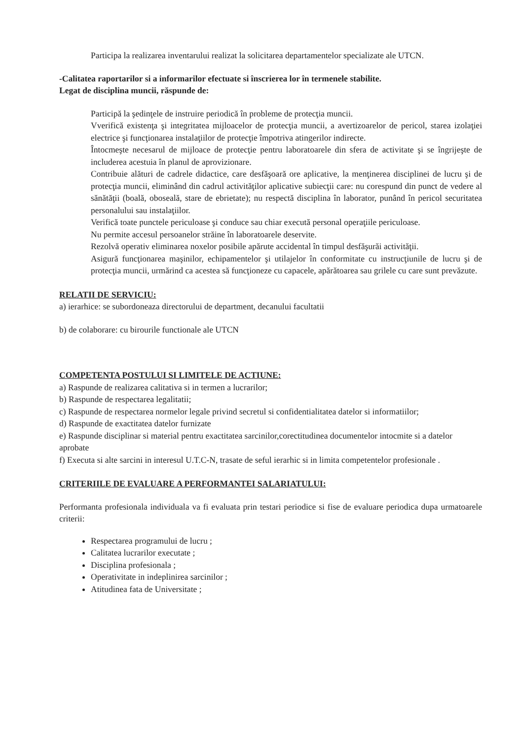Participa la realizarea inventarului realizat la solicitarea departamentelor specializate ale UTCN.
-Calitatea raportarilor si a informarilor efectuate si înscrierea lor în termenele stabilite.
Legat de disciplina muncii, răspunde de:
Participă la şedinţele de instruire periodică în probleme de protecţia muncii.
Vverifică existenţa şi integritatea mijloacelor de protecţia muncii, a avertizoarelor de pericol, starea izolaţiei electrice şi funcţionarea instalaţiilor de protecţie împotriva atingerilor indirecte.
Întocmeşte necesarul de mijloace de protecţie pentru laboratoarele din sfera de activitate şi se îngrijeşte de includerea acestuia în planul de aprovizionare.
Contribuie alături de cadrele didactice, care desfăşoară ore aplicative, la menţinerea disciplinei de lucru şi de protecţia muncii, eliminând din cadrul activităţilor aplicative subiecţii care: nu corespund din punct de vedere al sănătăţii (boală, oboseală, stare de ebrietate); nu respectă disciplina în laborator, punând în pericol securitatea personalului sau instalaţiilor.
Verifică toate punctele periculoase şi conduce sau chiar execută personal operaţiile periculoase.
Nu permite accesul persoanelor străine în laboratoarele deservite.
Rezolvă operativ eliminarea noxelor posibile apărute accidental în timpul desfăşurăi activităţii.
Asigură funcţionarea maşinilor, echipamentelor şi utilajelor în conformitate cu instrucţiunile de lucru şi de protecţia muncii, urmărind ca acestea să funcţioneze cu capacele, apărătoarea sau grilele cu care sunt prevăzute.
RELATII DE SERVICIU:
a) ierarhice: se subordoneaza directorului de department, decanului facultatii
b) de colaborare: cu birourile functionale ale UTCN
COMPETENTA POSTULUI SI LIMITELE DE ACTIUNE:
a) Raspunde de realizarea calitativa si in termen a lucrarilor;
b) Raspunde de respectarea legalitatii;
c) Raspunde de respectarea normelor legale privind secretul si confidentialitatea datelor si informatiilor;
d) Raspunde de exactitatea datelor furnizate
e) Raspunde disciplinar si material pentru exactitatea sarcinilor,corectitudinea documentelor intocmite si a datelor aprobate
f) Executa si alte sarcini in interesul U.T.C-N, trasate de seful ierarhic si in limita competentelor profesionale .
CRITERIILE DE EVALUARE A PERFORMANTEI SALARIATULUI:
Performanta profesionala individuala va fi evaluata prin testari periodice si fise de evaluare periodica dupa urmatoarele criterii:
Respectarea programului de lucru ;
Calitatea lucrarilor executate ;
Disciplina profesionala ;
Operativitate in indeplinirea sarcinilor ;
Atitudinea fata de Universitate ;